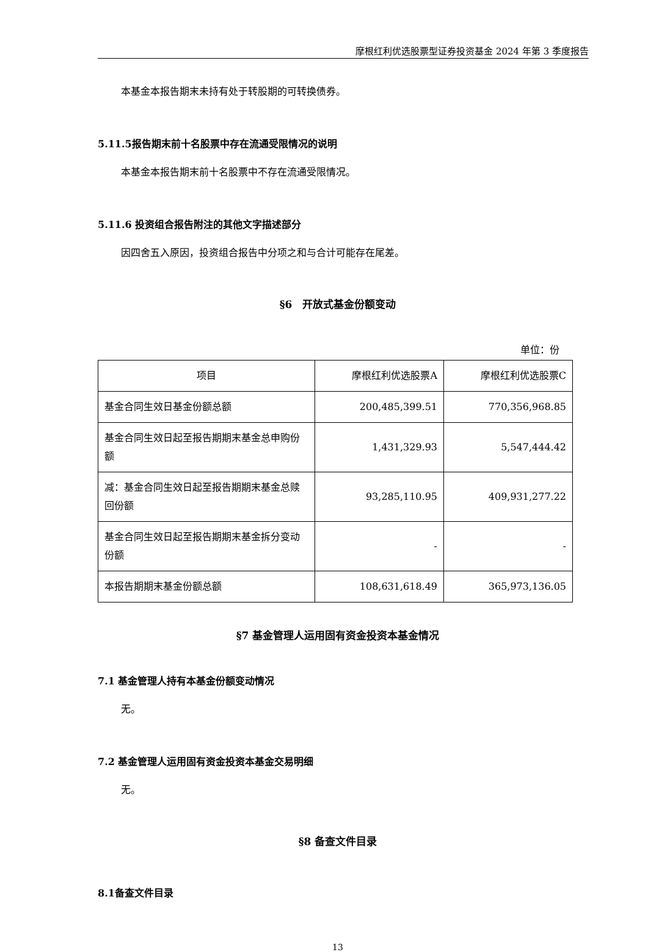摩根红利优选股票型证券投资基金 2024 年第 3 季度报告
本基金本报告期末未持有处于转股期的可转换债券。
5.11.5报告期末前十名股票中存在流通受限情况的说明
本基金本报告期末前十名股票中不存在流通受限情况。
5.11.6 投资组合报告附注的其他文字描述部分
因四舍五入原因，投资组合报告中分项之和与合计可能存在尾差。
§6　开放式基金份额变动
单位：份
| 项目 | 摩根红利优选股票A | 摩根红利优选股票C |
| 基金合同生效日基金份额总额 | 200,485,399.51 | 770,356,968.85 |
| 基金合同生效日起至报告期期末基金总申购份额 | 1,431,329.93 | 5,547,444.42 |
| 减：基金合同生效日起至报告期期末基金总赎回份额 | 93,285,110.95 | 409,931,277.22 |
| 基金合同生效日起至报告期期末基金拆分变动份额 | - | - |
| 本报告期期末基金份额总额 | 108,631,618.49 | 365,973,136.05 |
§7 基金管理人运用固有资金投资本基金情况
7.1 基金管理人持有本基金份额变动情况
无。
7.2 基金管理人运用固有资金投资本基金交易明细
无。
§8 备查文件目录
8.1备查文件目录
13